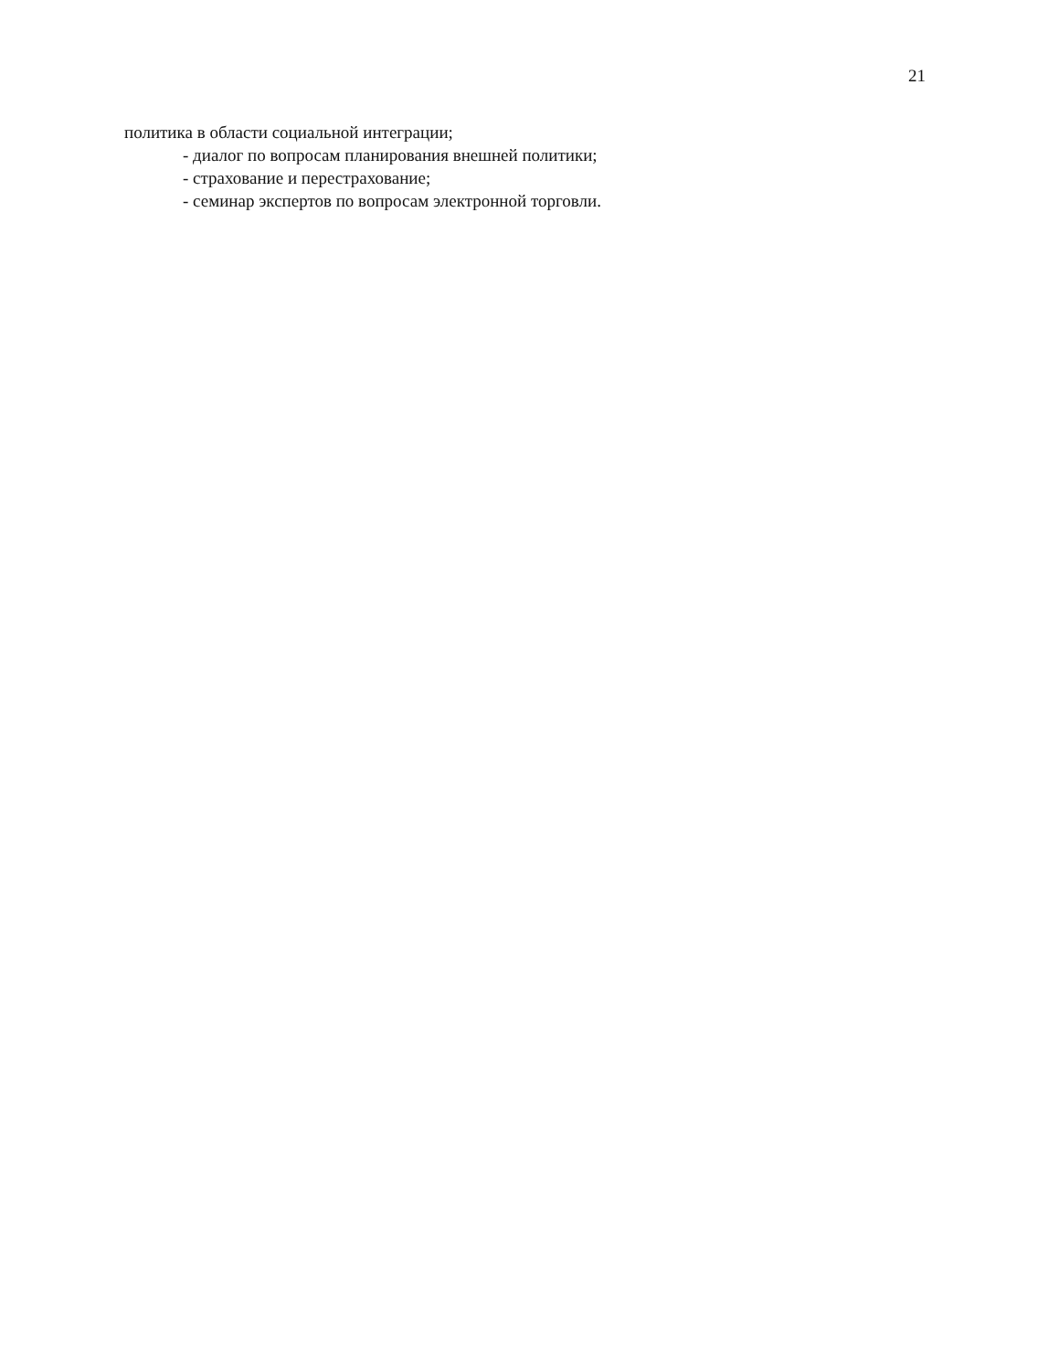21
политика в области социальной интеграции;
- диалог по вопросам планирования внешней политики;
- страхование и перестрахование;
- семинар экспертов по вопросам электронной торговли.